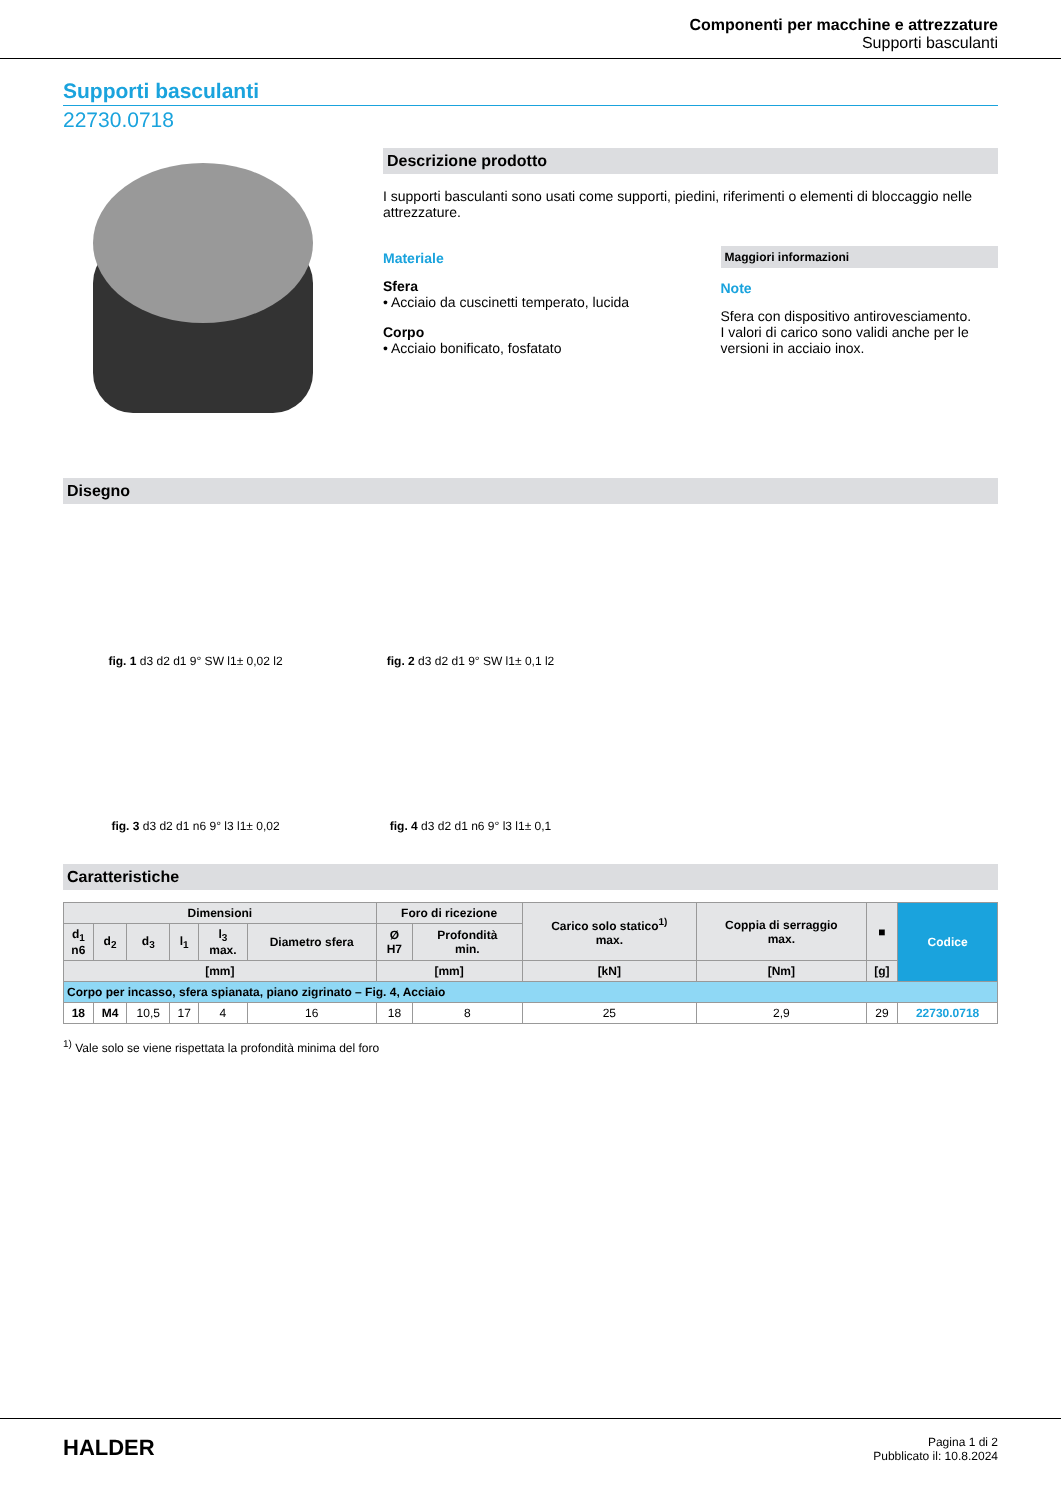Componenti per macchine e attrezzature
Supporti basculanti
Supporti basculanti
22730.0718
Descrizione prodotto
I supporti basculanti sono usati come supporti, piedini, riferimenti o elementi di bloccaggio nelle attrezzature.
Materiale
Sfera
• Acciaio da cuscinetti temperato, lucida
Corpo
• Acciaio bonificato, fosfatato
Maggiori informazioni
Note
Sfera con dispositivo antirovesciamento.
I valori di carico sono validi anche per le versioni in acciaio inox.
Disegno
fig. 1 d3 d2 d1 9° SW l1± 0,02 l2
fig. 2 d3 d2 d1 9° SW l1± 0,1 l2
fig. 3 d3 d2 d1 n6 9° l3 l1± 0,02
fig. 4 d3 d2 d1 n6 9° l3 l1± 0,1
Caratteristiche
| Dimensioni | | | | | | Foro di ricezione | | Carico solo statico<sup>1)</sup> max. | Coppia di serraggio max. | ■ | Codice |
| --- | --- | --- | --- | --- | --- | --- | --- | --- | --- | --- | --- |
| d<sub>1</sub> n6 | d<sub>2</sub> | d<sub>3</sub> | l<sub>1</sub> | l<sub>3</sub> max. | Diametro sfera | Ø H7 | Profondità min. | | | | |
| [mm] | | | | | | [mm] | | [kN] | [Nm] | [g] | |
| Corpo per incasso, sfera spianata, piano zigrinato – Fig. 4, Acciaio | | | | | | | | | | | |
| 18 | M4 | 10,5 | 17 | 4 | 16 | 18 | 8 | 25 | 2,9 | 29 | 22730.0718 |
<sup>1)</sup> Vale solo se viene rispettata la profondità minima del foro
HALDER
Pagina 1 di 2
Pubblicato il: 10.8.2024